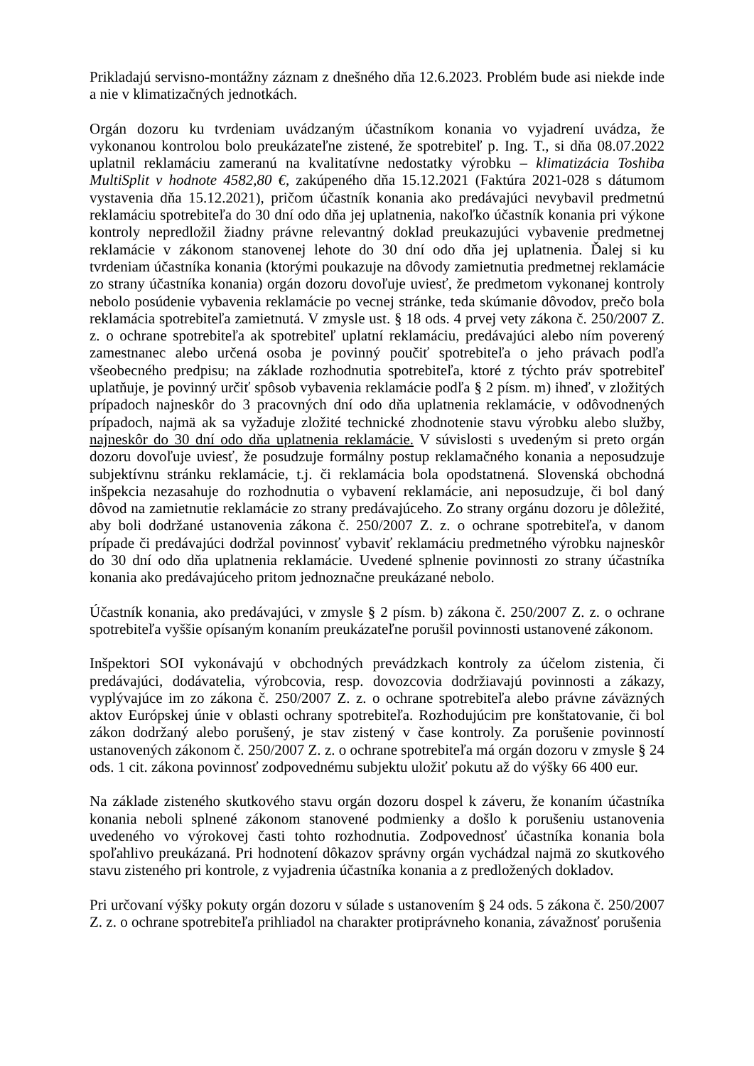Prikladajú servisno-montážny záznam z dnešného dňa 12.6.2023. Problém bude asi niekde inde a nie v klimatizačných jednotkách.
Orgán dozoru ku tvrdeniam uvádzaným účastníkom konania vo vyjadrení uvádza, že vykonanou kontrolou bolo preukázateľne zistené, že spotrebiteľ p. Ing. T., si dňa 08.07.2022 uplatnil reklamáciu zameranú na kvalitatívne nedostatky výrobku – klimatizácia Toshiba MultiSplit v hodnote 4582,80 €, zakúpeného dňa 15.12.2021 (Faktúra 2021-028 s dátumom vystavenia dňa 15.12.2021), pričom účastník konania ako predávajúci nevybavil predmetnú reklamáciu spotrebiteľa do 30 dní odo dňa jej uplatnenia, nakoľko účastník konania pri výkone kontroly nepredložil žiadny právne relevantný doklad preukazujúci vybavenie predmetnej reklamácie v zákonom stanovenej lehote do 30 dní odo dňa jej uplatnenia. Ďalej si ku tvrdeniam účastníka konania (ktorými poukazuje na dôvody zamietnutia predmetnej reklamácie zo strany účastníka konania) orgán dozoru dovoľuje uviesť, že predmetom vykonanej kontroly nebolo posúdenie vybavenia reklamácie po vecnej stránke, teda skúmanie dôvodov, prečo bola reklamácia spotrebiteľa zamietnutá. V zmysle ust. § 18 ods. 4 prvej vety zákona č. 250/2007 Z. z. o ochrane spotrebiteľa ak spotrebiteľ uplatní reklamáciu, predávajúci alebo ním poverený zamestnanec alebo určená osoba je povinný poučiť spotrebiteľa o jeho právach podľa všeobecného predpisu; na základe rozhodnutia spotrebiteľa, ktoré z týchto práv spotrebiteľ uplatňuje, je povinný určiť spôsob vybavenia reklamácie podľa § 2 písm. m) ihneď, v zložitých prípadoch najneskôr do 3 pracovných dní odo dňa uplatnenia reklamácie, v odôvodnených prípadoch, najmä ak sa vyžaduje zložité technické zhodnotenie stavu výrobku alebo služby, najneskôr do 30 dní odo dňa uplatnenia reklamácie. V súvislosti s uvedeným si preto orgán dozoru dovoľuje uviesť, že posudzuje formálny postup reklamačného konania a neposudzuje subjektívnu stránku reklamácie, t.j. či reklamácia bola opodstatnená. Slovenská obchodná inšpekcia nezasahuje do rozhodnutia o vybavení reklamácie, ani neposudzuje, či bol daný dôvod na zamietnutie reklamácie zo strany predávajúceho. Zo strany orgánu dozoru je dôležité, aby boli dodržané ustanovenia zákona č. 250/2007 Z. z. o ochrane spotrebiteľa, v danom prípade či predávajúci dodržal povinnosť vybaviť reklamáciu predmetného výrobku najneskôr do 30 dní odo dňa uplatnenia reklamácie. Uvedené splnenie povinnosti zo strany účastníka konania ako predávajúceho pritom jednoznačne preukázané nebolo.
Účastník konania, ako predávajúci, v zmysle § 2 písm. b) zákona č. 250/2007 Z. z. o ochrane spotrebiteľa vyššie opísaným konaním preukázateľne porušil povinnosti ustanovené zákonom.
Inšpektori SOI vykonávajú v obchodných prevádzkach kontroly za účelom zistenia, či predávajúci, dodávatelia, výrobcovia, resp. dovozcovia dodržiavajú povinnosti a zákazy, vyplývajúce im zo zákona č. 250/2007 Z. z. o ochrane spotrebiteľa alebo právne záväzných aktov Európskej únie v oblasti ochrany spotrebiteľa. Rozhodujúcim pre konštatovanie, či bol zákon dodržaný alebo porušený, je stav zistený v čase kontroly. Za porušenie povinností ustanovených zákonom č. 250/2007 Z. z. o ochrane spotrebiteľa má orgán dozoru v zmysle § 24 ods. 1 cit. zákona povinnosť zodpovednému subjektu uložiť pokutu až do výšky 66 400 eur.
Na základe zisteného skutkového stavu orgán dozoru dospel k záveru, že konaním účastníka konania neboli splnené zákonom stanovené podmienky a došlo k porušeniu ustanovenia uvedeného vo výrokovej časti tohto rozhodnutia. Zodpovednosť účastníka konania bola spoľahlivo preukázaná. Pri hodnotení dôkazov správny orgán vychádzal najmä zo skutkového stavu zisteného pri kontrole, z vyjadrenia účastníka konania a z predložených dokladov.
Pri určovaní výšky pokuty orgán dozoru v súlade s ustanovením § 24 ods. 5 zákona č. 250/2007 Z. z. o ochrane spotrebiteľa prihliadol na charakter protiprávneho konania, závažnosť porušenia